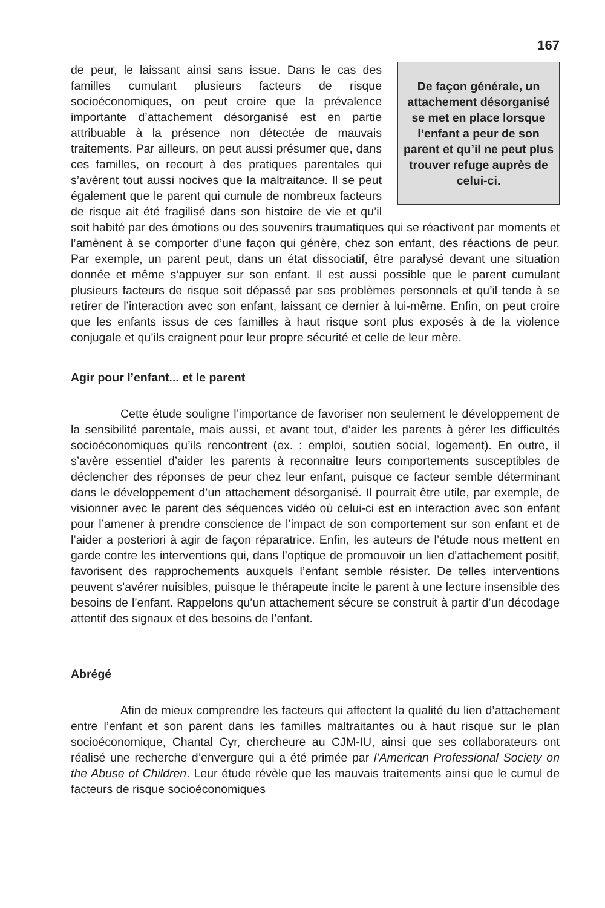167
De façon générale, un attachement désorganisé se met en place lorsque l’enfant a peur de son parent et qu’il ne peut plus trouver refuge auprès de celui-ci.
de peur, le laissant ainsi sans issue. Dans le cas des familles cumulant plusieurs facteurs de risque socioéconomiques, on peut croire que la prévalence importante d’attachement désorganisé est en partie attribuable à la présence non détectée de mauvais traitements. Par ailleurs, on peut aussi présumer que, dans ces familles, on recourt à des pratiques parentales qui s’avèrent tout aussi nocives que la maltraitance. Il se peut également que le parent qui cumule de nombreux facteurs de risque ait été fragilisé dans son histoire de vie et qu’il soit habité par des émotions ou des souvenirs traumatiques qui se réactivent par moments et l’amènent à se comporter d’une façon qui génère, chez son enfant, des réactions de peur. Par exemple, un parent peut, dans un état dissociatif, être paralysé devant une situation donnée et même s’appuyer sur son enfant. Il est aussi possible que le parent cumulant plusieurs facteurs de risque soit dépassé par ses problèmes personnels et qu’il tende à se retirer de l’interaction avec son enfant, laissant ce dernier à lui-même. Enfin, on peut croire que les enfants issus de ces familles à haut risque sont plus exposés à de la violence conjugale et qu’ils craignent pour leur propre sécurité et celle de leur mère.
Agir pour l’enfant... et le parent
Cette étude souligne l’importance de favoriser non seulement le développement de la sensibilité parentale, mais aussi, et avant tout, d’aider les parents à gérer les difficultés socioéconomiques qu’ils rencontrent (ex. : emploi, soutien social, logement). En outre, il s’avère essentiel d’aider les parents à reconnaitre leurs comportements susceptibles de déclencher des réponses de peur chez leur enfant, puisque ce facteur semble déterminant dans le développement d’un attachement désorganisé. Il pourrait être utile, par exemple, de visionner avec le parent des séquences vidéo où celui-ci est en interaction avec son enfant pour l’amener à prendre conscience de l’impact de son comportement sur son enfant et de l’aider a posteriori à agir de façon réparatrice. Enfin, les auteurs de l’étude nous mettent en garde contre les interventions qui, dans l’optique de promouvoir un lien d’attachement positif, favorisent des rapprochements auxquels l’enfant semble résister. De telles interventions peuvent s’avérer nuisibles, puisque le thérapeute incite le parent à une lecture insensible des besoins de l’enfant. Rappelons qu’un attachement sécure se construit à partir d’un décodage attentif des signaux et des besoins de l’enfant.
Abrégé
Afin de mieux comprendre les facteurs qui affectent la qualité du lien d’attachement entre l’enfant et son parent dans les familles maltraitantes ou à haut risque sur le plan socioéconomique, Chantal Cyr, chercheure au CJM-IU, ainsi que ses collaborateurs ont réalisé une recherche d’envergure qui a été primée par l’American Professional Society on the Abuse of Children. Leur étude révèle que les mauvais traitements ainsi que le cumul de facteurs de risque socioéconomiques